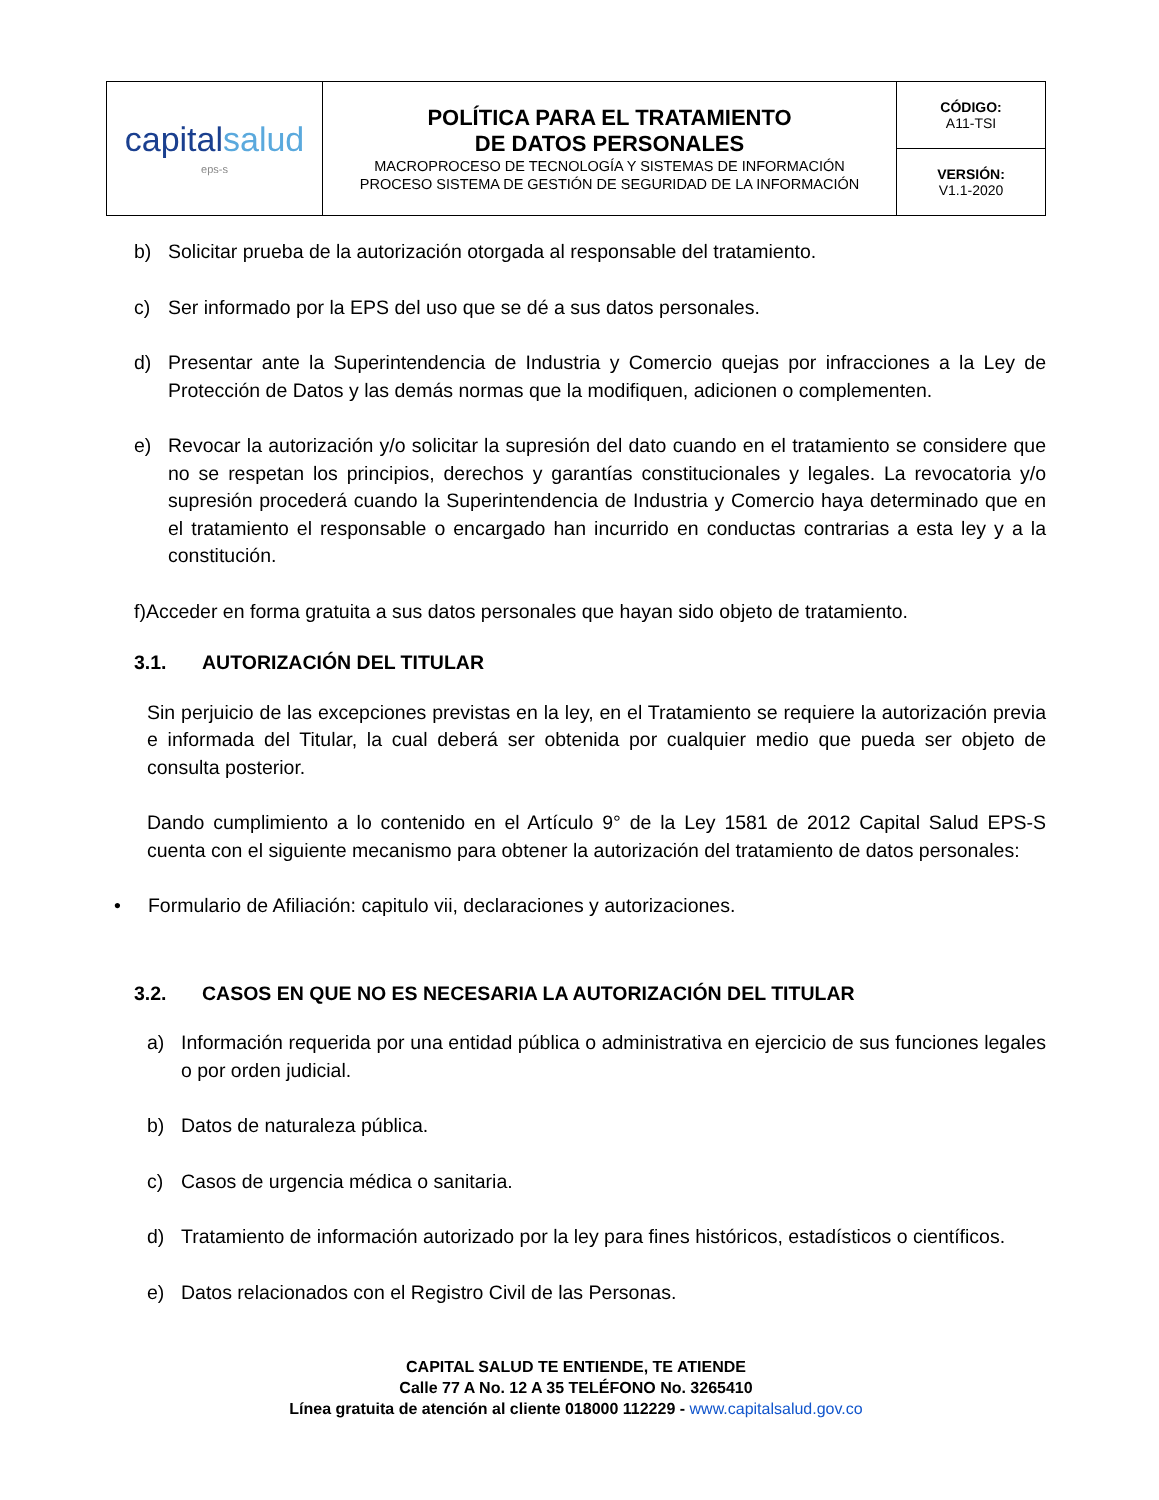| capital salud eps-s | POLÍTICA PARA EL TRATAMIENTO DE DATOS PERSONALES MACROPROCESO DE TECNOLOGÍA Y SISTEMAS DE INFORMACIÓN PROCESO SISTEMA DE GESTIÓN DE SEGURIDAD DE LA INFORMACIÓN | CÓDIGO: A11-TSI |
| | | VERSIÓN: V1.1-2020 |
b) Solicitar prueba de la autorización otorgada al responsable del tratamiento.
c) Ser informado por la EPS del uso que se dé a sus datos personales.
d) Presentar ante la Superintendencia de Industria y Comercio quejas por infracciones a la Ley de Protección de Datos y las demás normas que la modifiquen, adicionen o complementen.
e) Revocar la autorización y/o solicitar la supresión del dato cuando en el tratamiento se considere que no se respetan los principios, derechos y garantías constitucionales y legales. La revocatoria y/o supresión procederá cuando la Superintendencia de Industria y Comercio haya determinado que en el tratamiento el responsable o encargado han incurrido en conductas contrarias a esta ley y a la constitución.
f)Acceder en forma gratuita a sus datos personales que hayan sido objeto de tratamiento.
3.1. AUTORIZACIÓN DEL TITULAR
Sin perjuicio de las excepciones previstas en la ley, en el Tratamiento se requiere la autorización previa e informada del Titular, la cual deberá ser obtenida por cualquier medio que pueda ser objeto de consulta posterior.
Dando cumplimiento a lo contenido en el Artículo 9° de la Ley 1581 de 2012 Capital Salud EPS-S cuenta con el siguiente mecanismo para obtener la autorización del tratamiento de datos personales:
• Formulario de Afiliación: capitulo vii, declaraciones y autorizaciones.
3.2. CASOS EN QUE NO ES NECESARIA LA AUTORIZACIÓN DEL TITULAR
a) Información requerida por una entidad pública o administrativa en ejercicio de sus funciones legales o por orden judicial.
b) Datos de naturaleza pública.
c) Casos de urgencia médica o sanitaria.
d) Tratamiento de información autorizado por la ley para fines históricos, estadísticos o científicos.
e) Datos relacionados con el Registro Civil de las Personas.
CAPITAL SALUD TE ENTIENDE, TE ATIENDE
Calle 77 A No. 12 A 35 TELÉFONO No. 3265410
Línea gratuita de atención al cliente 018000 112229 - www.capitalsalud.gov.co